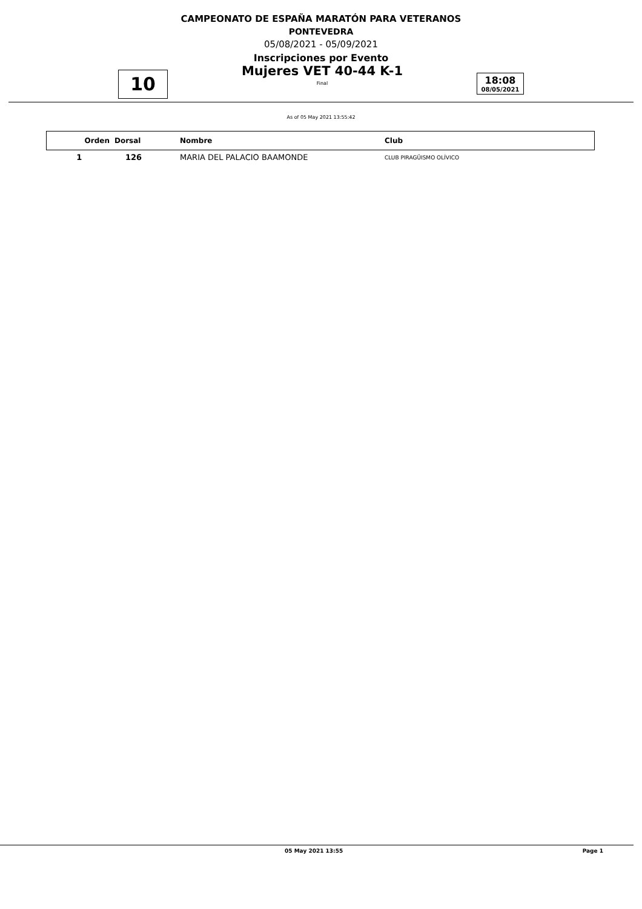CAMPEONATO DE ESPAÑA MARATÓN PARA VETERANOS
PONTEVEDRA
05/08/2021 - 05/09/2021
Inscripciones por Evento
10
Mujeres VET 40-44 K-1
Final
18:08
08/05/2021
As of 05 May 2021 13:55:42
| Orden | Dorsal | Nombre | Club |
| --- | --- | --- | --- |
| 1 | 126 | MARIA DEL PALACIO BAAMONDE | CLUB PIRAGÜISMO OLÍVICO |
05 May 2021 13:55 Page 1